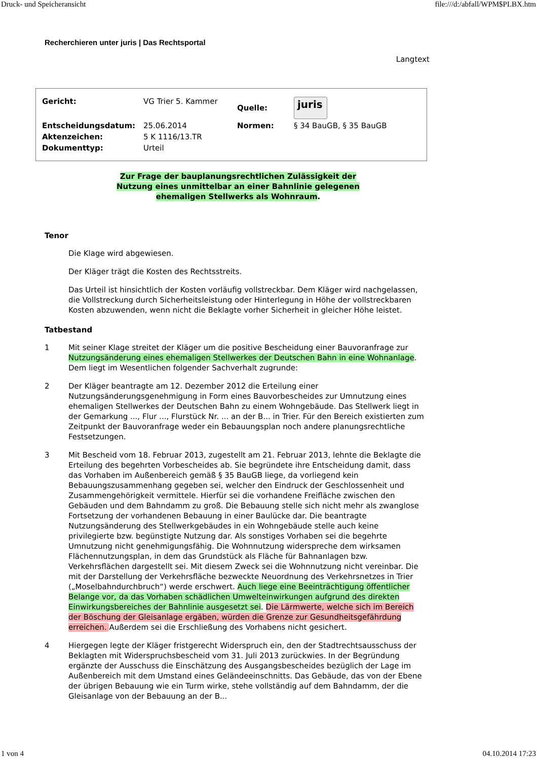Druck- und Speicheransicht file:///d:/abfall/WPM$PLBX.htm
Recherchieren unter juris | Das Rechtsportal
Langtext
| Gericht: | VG Trier 5. Kammer | Quelle: | juris |
| Entscheidungsdatum: | 25.06.2014 | Normen: | § 34 BauGB, § 35 BauGB |
| Aktenzeichen: | 5 K 1116/13.TR | | |
| Dokumenttyp: | Urteil | | |
Zur Frage der bauplanungsrechtlichen Zulässigkeit der
Nutzung eines unmittelbar an einer Bahnlinie gelegenen
ehemaligen Stellwerks als Wohnraum.
Tenor
Die Klage wird abgewiesen.
Der Kläger trägt die Kosten des Rechtsstreits.
Das Urteil ist hinsichtlich der Kosten vorläufig vollstreckbar. Dem Kläger wird nachgelassen, die Vollstreckung durch Sicherheitsleistung oder Hinterlegung in Höhe der vollstreckbaren Kosten abzuwenden, wenn nicht die Beklagte vorher Sicherheit in gleicher Höhe leistet.
Tatbestand
1 Mit seiner Klage streitet der Kläger um die positive Bescheidung einer Bauvoranfrage zur Nutzungsänderung eines ehemaligen Stellwerkes der Deutschen Bahn in eine Wohnanlage. Dem liegt im Wesentlichen folgender Sachverhalt zugrunde:
2 Der Kläger beantragte am 12. Dezember 2012 die Erteilung einer Nutzungsänderungsgenehmigung in Form eines Bauvorbescheides zur Umnutzung eines ehemaligen Stellwerkes der Deutschen Bahn zu einem Wohngebäude. Das Stellwerk liegt in der Gemarkung ..., Flur ..., Flurstück Nr. ... an der B... in Trier. Für den Bereich existierten zum Zeitpunkt der Bauvoranfrage weder ein Bebauungsplan noch andere planungsrechtliche Festsetzungen.
3 Mit Bescheid vom 18. Februar 2013, zugestellt am 21. Februar 2013, lehnte die Beklagte die Erteilung des begehrten Vorbescheides ab. Sie begründete ihre Entscheidung damit, dass das Vorhaben im Außenbereich gemäß § 35 BauGB liege, da vorliegend kein Bebauungszusammenhang gegeben sei, welcher den Eindruck der Geschlossenheit und Zusammengehörigkeit vermittele. Hierfür sei die vorhandene Freifläche zwischen den Gebäuden und dem Bahndamm zu groß. Die Bebauung stelle sich nicht mehr als zwanglose Fortsetzung der vorhandenen Bebauung in einer Baulücke dar. Die beantragte Nutzungsänderung des Stellwerkgebäudes in ein Wohngebäude stelle auch keine privilegierte bzw. begünstigte Nutzung dar. Als sonstiges Vorhaben sei die begehrte Umnutzung nicht genehmigungsfähig. Die Wohnnutzung widerspreche dem wirksamen Flächennutzungsplan, in dem das Grundstück als Fläche für Bahnanlagen bzw. Verkehrsflächen dargestellt sei. Mit diesem Zweck sei die Wohnnutzung nicht vereinbar. Die mit der Darstellung der Verkehrsfläche bezweckte Neuordnung des Verkehrsnetzes in Trier („Moselbahndurchbruch“) werde erschwert. Auch liege eine Beeinträchtigung öffentlicher Belange vor, da das Vorhaben schädlichen Umwelteinwirkungen aufgrund des direkten Einwirkungsbereiches der Bahnlinie ausgesetzt sei. Die Lärmwerte, welche sich im Bereich der Böschung der Gleisanlage ergäben, würden die Grenze zur Gesundheitsgefährdung erreichen. Außerdem sei die Erschließung des Vorhabens nicht gesichert.
4 Hiergegen legte der Kläger fristgerecht Widerspruch ein, den der Stadtrechtsausschuss der Beklagten mit Widerspruchsbescheid vom 31. Juli 2013 zurückwies. In der Begründung ergänzte der Ausschuss die Einschätzung des Ausgangsbescheides bezüglich der Lage im Außenbereich mit dem Umstand eines Geländeeinschnitts. Das Gebäude, das von der Ebene der übrigen Bebauung wie ein Turm wirke, stehe vollständig auf dem Bahndamm, der die Gleisanlage von der Bebauung an der B...
1 von 4 04.10.2014 17:23